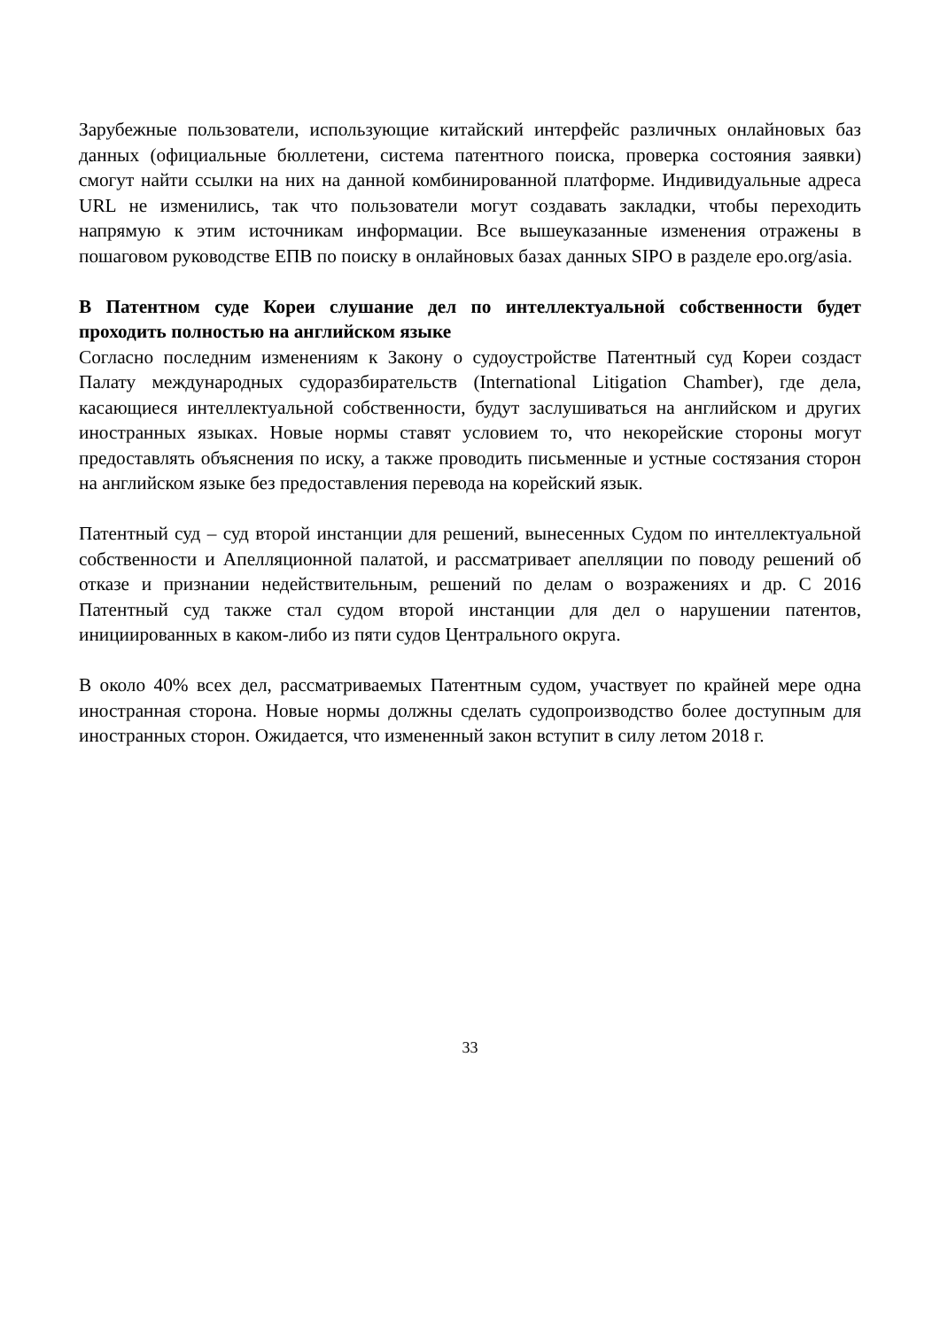Зарубежные пользователи, использующие китайский интерфейс различных онлайновых баз данных (официальные бюллетени, система патентного поиска, проверка состояния заявки) смогут найти ссылки на них на данной комбинированной платформе. Индивидуальные адреса URL не изменились, так что пользователи могут создавать закладки, чтобы переходить напрямую к этим источникам информации. Все вышеуказанные изменения отражены в пошаговом руководстве ЕПВ по поиску в онлайновых базах данных SIPO в разделе epo.org/asia.
В Патентном суде Кореи слушание дел по интеллектуальной собственности будет проходить полностью на английском языке
Согласно последним изменениям к Закону о судоустройстве Патентный суд Кореи создаст Палату международных судоразбирательств (International Litigation Chamber), где дела, касающиеся интеллектуальной собственности, будут заслушиваться на английском и других иностранных языках. Новые нормы ставят условием то, что некорейские стороны могут предоставлять объяснения по иску, а также проводить письменные и устные состязания сторон на английском языке без предоставления перевода на корейский язык.
Патентный суд – суд второй инстанции для решений, вынесенных Судом по интеллектуальной собственности и Апелляционной палатой, и рассматривает апелляции по поводу решений об отказе и признании недействительным, решений по делам о возражениях и др. С 2016 Патентный суд также стал судом второй инстанции для дел о нарушении патентов, инициированных в каком-либо из пяти судов Центрального округа.
В около 40% всех дел, рассматриваемых Патентным судом, участвует по крайней мере одна иностранная сторона. Новые нормы должны сделать судопроизводство более доступным для иностранных сторон. Ожидается, что измененный закон вступит в силу летом 2018 г.
33